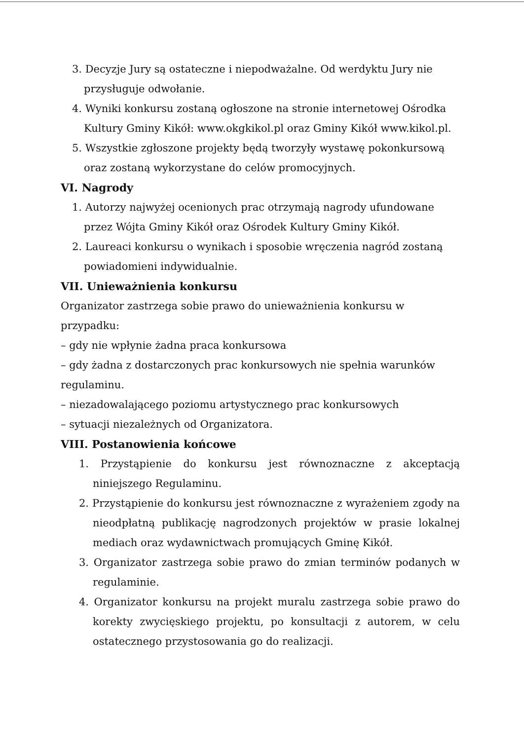3. Decyzje Jury są ostateczne i niepodważalne. Od werdyktu Jury nie przysługuje odwołanie.
4. Wyniki konkursu zostaną ogłoszone na stronie internetowej Ośrodka Kultury Gminy Kikół: www.okgkikol.pl oraz Gminy Kikół www.kikol.pl.
5. Wszystkie zgłoszone projekty będą tworzyły wystawę pokonkursową oraz zostaną wykorzystane do celów promocyjnych.
VI. Nagrody
1. Autorzy najwyżej ocenionych prac otrzymają nagrody ufundowane przez Wójta Gminy Kikół oraz Ośrodek Kultury Gminy Kikół.
2. Laureaci konkursu o wynikach i sposobie wręczenia nagród zostaną powiadomieni indywidualnie.
VII. Unieważnienia konkursu
Organizator zastrzega sobie prawo do unieważnienia konkursu w przypadku:
– gdy nie wpłynie żadna praca konkursowa
– gdy żadna z dostarczonych prac konkursowych nie spełnia warunków regulaminu.
– niezadowalającego poziomu artystycznego prac konkursowych
– sytuacji niezależnych od Organizatora.
VIII. Postanowienia końcowe
1. Przystąpienie do konkursu jest równoznaczne z akceptacją niniejszego Regulaminu.
2. Przystąpienie do konkursu jest równoznaczne z wyrażeniem zgody na nieodpłatną publikację nagrodzonych projektów w prasie lokalnej mediach oraz wydawnictwach promujących Gminę Kikół.
3. Organizator zastrzega sobie prawo do zmian terminów podanych w regulaminie.
4. Organizator konkursu na projekt muralu zastrzega sobie prawo do korekty zwycięskiego projektu, po konsultacji z autorem, w celu ostatecznego przystosowania go do realizacji.